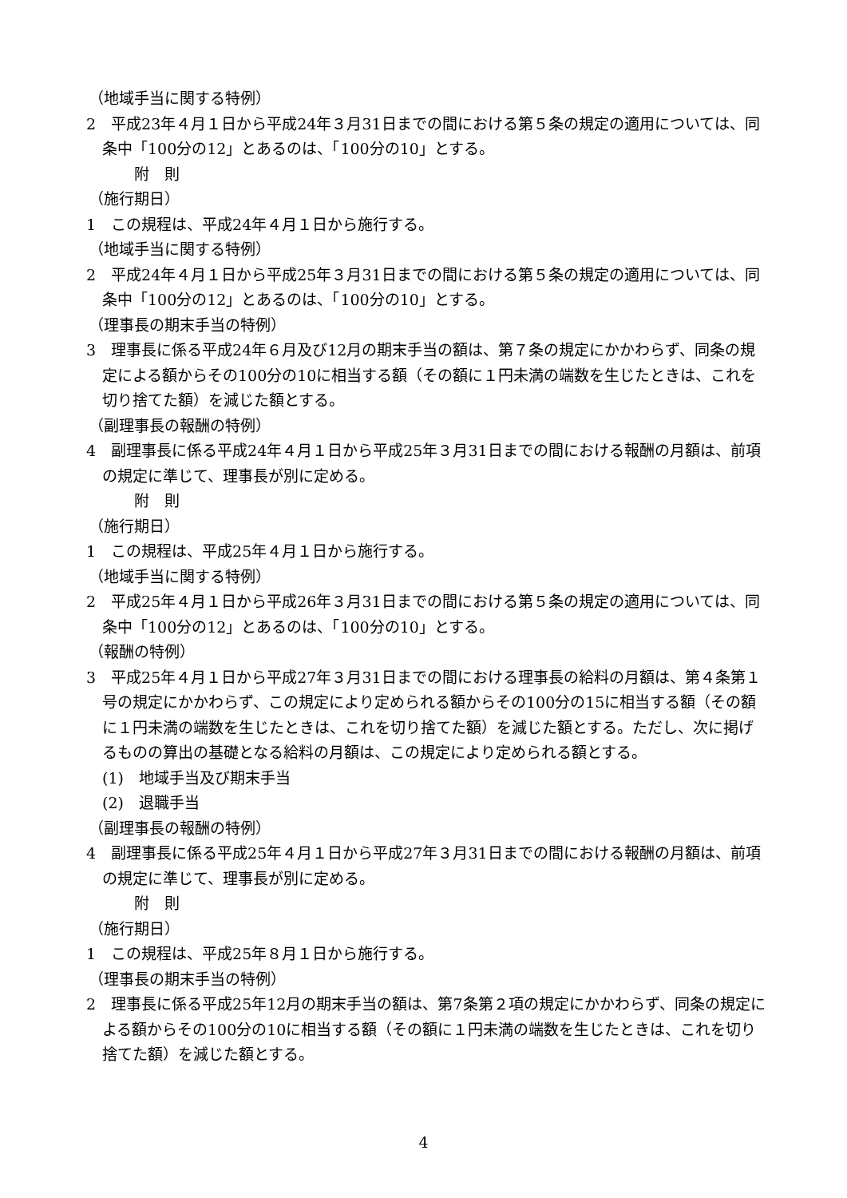（地域手当に関する特例）
2　平成23年４月１日から平成24年３月31日までの間における第５条の規定の適用については、同条中「100分の12」とあるのは、「100分の10」とする。
附　則
（施行期日）
1　この規程は、平成24年４月１日から施行する。
（地域手当に関する特例）
2　平成24年４月１日から平成25年３月31日までの間における第５条の規定の適用については、同条中「100分の12」とあるのは、「100分の10」とする。
（理事長の期末手当の特例）
3　理事長に係る平成24年６月及び12月の期末手当の額は、第７条の規定にかかわらず、同条の規定による額からその100分の10に相当する額（その額に１円未満の端数を生じたときは、これを切り捨てた額）を減じた額とする。
（副理事長の報酬の特例）
4　副理事長に係る平成24年４月１日から平成25年３月31日までの間における報酬の月額は、前項の規定に準じて、理事長が別に定める。
附　則
（施行期日）
1　この規程は、平成25年４月１日から施行する。
（地域手当に関する特例）
2　平成25年４月１日から平成26年３月31日までの間における第５条の規定の適用については、同条中「100分の12」とあるのは、「100分の10」とする。
（報酬の特例）
3　平成25年４月１日から平成27年３月31日までの間における理事長の給料の月額は、第４条第１号の規定にかかわらず、この規定により定められる額からその100分の15に相当する額（その額に１円未満の端数を生じたときは、これを切り捨てた額）を減じた額とする。ただし、次に掲げるものの算出の基礎となる給料の月額は、この規定により定められる額とする。
(1)　地域手当及び期末手当
(2)　退職手当
（副理事長の報酬の特例）
4　副理事長に係る平成25年４月１日から平成27年３月31日までの間における報酬の月額は、前項の規定に準じて、理事長が別に定める。
附　則
（施行期日）
1　この規程は、平成25年８月１日から施行する。
（理事長の期末手当の特例）
2　理事長に係る平成25年12月の期末手当の額は、第7条第２項の規定にかかわらず、同条の規定による額からその100分の10に相当する額（その額に１円未満の端数を生じたときは、これを切り捨てた額）を減じた額とする。
4